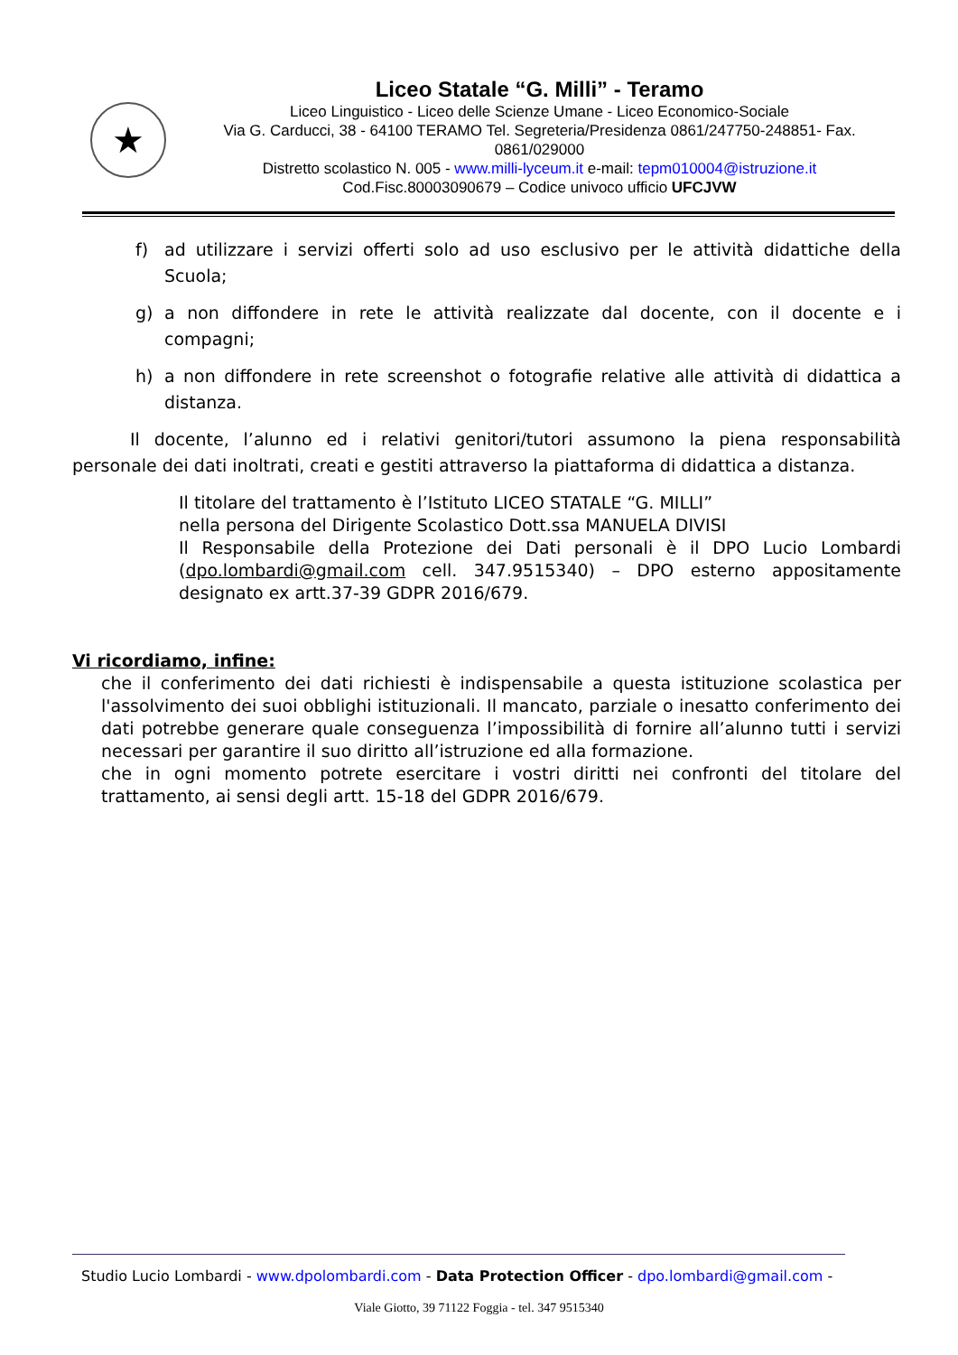★
Liceo Statale “G. Milli” - Teramo
Liceo Linguistico - Liceo delle Scienze Umane - Liceo Economico-Sociale
Via G. Carducci, 38 - 64100 TERAMO Tel. Segreteria/Presidenza 0861/247750-248851- Fax. 0861/029000
Distretto scolastico N. 005 - www.milli-lyceum.it e-mail: tepm010004@istruzione.it
Cod.Fisc.80003090679 – Codice univoco ufficio UFCJVW
f) ad utilizzare i servizi offerti solo ad uso esclusivo per le attività didattiche della Scuola;
g) a non diffondere in rete le attività realizzate dal docente, con il docente e i compagni;
h) a non diffondere in rete screenshot o fotografie relative alle attività di didattica a distanza.
Il docente, l’alunno ed i relativi genitori/tutori assumono la piena responsabilità personale dei dati inoltrati, creati e gestiti attraverso la piattaforma di didattica a distanza.
Il titolare del trattamento è l’Istituto LICEO STATALE “G. MILLI”
nella persona del Dirigente Scolastico Dott.ssa MANUELA DIVISI
Il Responsabile della Protezione dei Dati personali è il DPO Lucio Lombardi (dpo.lombardi@gmail.com cell. 347.9515340) – DPO esterno appositamente designato ex artt.37-39 GDPR 2016/679.
Vi ricordiamo, infine:
che il conferimento dei dati richiesti è indispensabile a questa istituzione scolastica per l'assolvimento dei suoi obblighi istituzionali. Il mancato, parziale o inesatto conferimento dei dati potrebbe generare quale conseguenza l’impossibilità di fornire all’alunno tutti i servizi necessari per garantire il suo diritto all’istruzione ed alla formazione.
che in ogni momento potrete esercitare i vostri diritti nei confronti del titolare del trattamento, ai sensi degli artt. 15-18 del GDPR 2016/679.
Studio Lucio Lombardi - www.dpolombardi.com - Data Protection Officer - dpo.lombardi@gmail.com -
Viale Giotto, 39 71122 Foggia - tel. 347 9515340